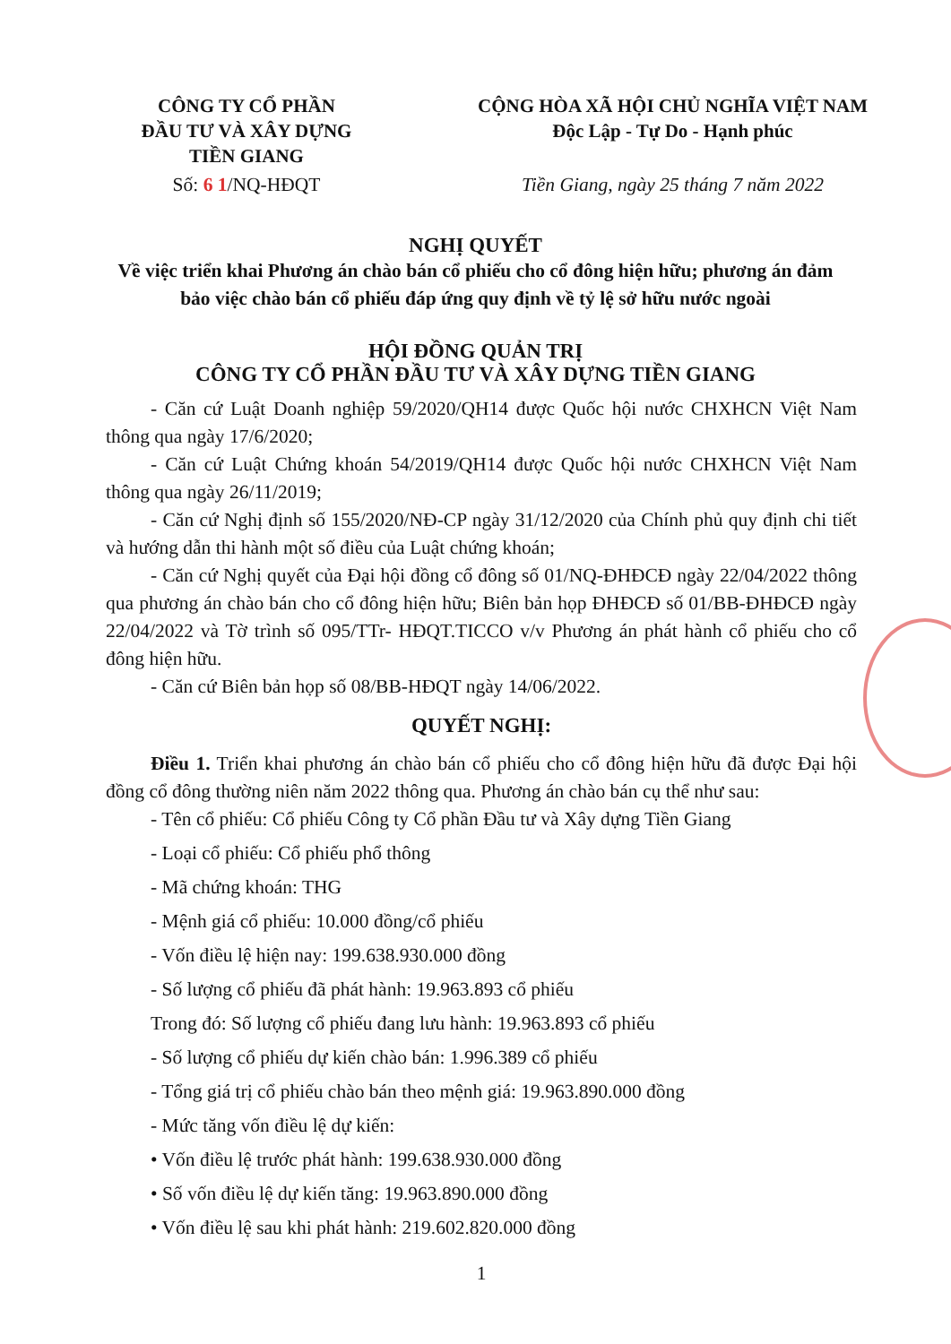CÔNG TY CỔ PHẦN
ĐẦU TƯ VÀ XÂY DỰNG
TIỀN GIANG
CỘNG HÒA XÃ HỘI CHỦ NGHĨA VIỆT NAM
Độc Lập - Tự Do - Hạnh phúc
Số: 6 1/NQ-HĐQT Tiền Giang, ngày 25 tháng 7 năm 2022
NGHỊ QUYẾT
Về việc triển khai Phương án chào bán cổ phiếu cho cổ đông hiện hữu; phương án đảm bảo việc chào bán cổ phiếu đáp ứng quy định về tỷ lệ sở hữu nước ngoài
HỘI ĐỒNG QUẢN TRỊ
CÔNG TY CỔ PHẦN ĐẦU TƯ VÀ XÂY DỰNG TIỀN GIANG
- Căn cứ Luật Doanh nghiệp 59/2020/QH14 được Quốc hội nước CHXHCN Việt Nam thông qua ngày 17/6/2020;
- Căn cứ Luật Chứng khoán 54/2019/QH14 được Quốc hội nước CHXHCN Việt Nam thông qua ngày 26/11/2019;
- Căn cứ Nghị định số 155/2020/NĐ-CP ngày 31/12/2020 của Chính phủ quy định chi tiết và hướng dẫn thi hành một số điều của Luật chứng khoán;
- Căn cứ Nghị quyết của Đại hội đồng cổ đông số 01/NQ-ĐHĐCĐ ngày 22/04/2022 thông qua phương án chào bán cho cổ đông hiện hữu; Biên bản họp ĐHĐCĐ số 01/BB-ĐHĐCĐ ngày 22/04/2022 và Tờ trình số 095/TTr- HĐQT.TICCO v/v Phương án phát hành cổ phiếu cho cổ đông hiện hữu.
- Căn cứ Biên bản họp số 08/BB-HĐQT ngày 14/06/2022.
QUYẾT NGHỊ:
Điều 1. Triển khai phương án chào bán cổ phiếu cho cổ đông hiện hữu đã được Đại hội đồng cổ đông thường niên năm 2022 thông qua. Phương án chào bán cụ thể như sau:
- Tên cổ phiếu: Cổ phiếu Công ty Cổ phần Đầu tư và Xây dựng Tiền Giang
- Loại cổ phiếu: Cổ phiếu phổ thông
- Mã chứng khoán: THG
- Mệnh giá cổ phiếu: 10.000 đồng/cổ phiếu
- Vốn điều lệ hiện nay: 199.638.930.000 đồng
- Số lượng cổ phiếu đã phát hành: 19.963.893 cổ phiếu
Trong đó: Số lượng cổ phiếu đang lưu hành: 19.963.893 cổ phiếu
- Số lượng cổ phiếu dự kiến chào bán: 1.996.389 cổ phiếu
- Tổng giá trị cổ phiếu chào bán theo mệnh giá: 19.963.890.000 đồng
- Mức tăng vốn điều lệ dự kiến:
• Vốn điều lệ trước phát hành: 199.638.930.000 đồng
• Số vốn điều lệ dự kiến tăng: 19.963.890.000 đồng
• Vốn điều lệ sau khi phát hành: 219.602.820.000 đồng
1